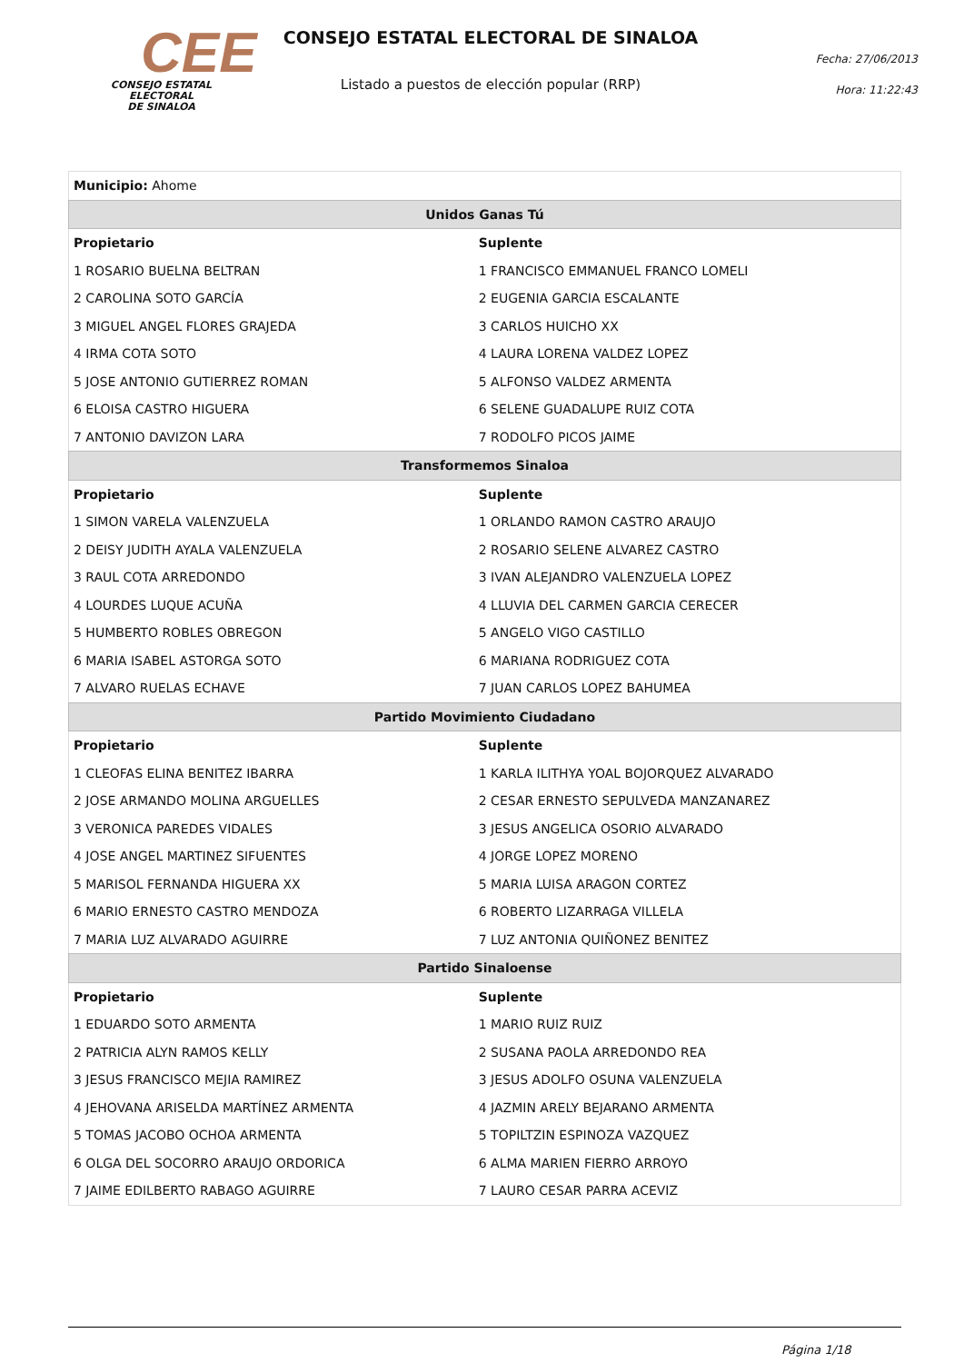CEE
CONSEJO ESTATAL ELECTORAL
DE SINALOA
CONSEJO ESTATAL ELECTORAL DE SINALOA
Listado a puestos de elección popular (RRP)
Fecha: 27/06/2013
Hora: 11:22:43
| Municipio: Ahome | |
| Unidos Ganas Tú | |
| Propietario | Suplente |
| 1 ROSARIO BUELNA BELTRAN | 1 FRANCISCO EMMANUEL FRANCO LOMELI |
| 2 CAROLINA SOTO GARCÍA | 2 EUGENIA GARCIA ESCALANTE |
| 3 MIGUEL ANGEL FLORES GRAJEDA | 3 CARLOS HUICHO XX |
| 4 IRMA COTA SOTO | 4 LAURA LORENA VALDEZ LOPEZ |
| 5 JOSE ANTONIO GUTIERREZ ROMAN | 5 ALFONSO VALDEZ ARMENTA |
| 6 ELOISA CASTRO HIGUERA | 6 SELENE GUADALUPE RUIZ COTA |
| 7 ANTONIO DAVIZON LARA | 7 RODOLFO PICOS JAIME |
| Transformemos Sinaloa | |
| Propietario | Suplente |
| 1 SIMON VARELA VALENZUELA | 1 ORLANDO RAMON CASTRO ARAUJO |
| 2 DEISY JUDITH AYALA VALENZUELA | 2 ROSARIO SELENE ALVAREZ CASTRO |
| 3 RAUL COTA ARREDONDO | 3 IVAN ALEJANDRO VALENZUELA LOPEZ |
| 4 LOURDES LUQUE ACUÑA | 4 LLUVIA DEL CARMEN GARCIA CERECER |
| 5 HUMBERTO ROBLES OBREGON | 5 ANGELO VIGO CASTILLO |
| 6 MARIA ISABEL ASTORGA SOTO | 6 MARIANA RODRIGUEZ COTA |
| 7 ALVARO RUELAS ECHAVE | 7 JUAN CARLOS LOPEZ BAHUMEA |
| Partido Movimiento Ciudadano | |
| Propietario | Suplente |
| 1 CLEOFAS ELINA BENITEZ IBARRA | 1 KARLA ILITHYA YOAL BOJORQUEZ ALVARADO |
| 2 JOSE ARMANDO MOLINA ARGUELLES | 2 CESAR ERNESTO SEPULVEDA MANZANAREZ |
| 3 VERONICA PAREDES VIDALES | 3 JESUS ANGELICA OSORIO ALVARADO |
| 4 JOSE ANGEL MARTINEZ SIFUENTES | 4 JORGE LOPEZ MORENO |
| 5 MARISOL FERNANDA HIGUERA XX | 5 MARIA LUISA ARAGON CORTEZ |
| 6 MARIO ERNESTO CASTRO MENDOZA | 6 ROBERTO LIZARRAGA VILLELA |
| 7 MARIA LUZ ALVARADO AGUIRRE | 7 LUZ ANTONIA QUIÑONEZ BENITEZ |
| Partido Sinaloense | |
| Propietario | Suplente |
| 1 EDUARDO SOTO ARMENTA | 1 MARIO RUIZ RUIZ |
| 2 PATRICIA ALYN RAMOS KELLY | 2 SUSANA PAOLA ARREDONDO REA |
| 3 JESUS FRANCISCO MEJIA RAMIREZ | 3 JESUS ADOLFO OSUNA VALENZUELA |
| 4 JEHOVANA ARISELDA MARTÍNEZ ARMENTA | 4 JAZMIN ARELY BEJARANO ARMENTA |
| 5 TOMAS JACOBO OCHOA ARMENTA | 5 TOPILTZIN ESPINOZA VAZQUEZ |
| 6 OLGA DEL SOCORRO ARAUJO ORDORICA | 6 ALMA MARIEN FIERRO ARROYO |
| 7 JAIME EDILBERTO RABAGO AGUIRRE | 7 LAURO CESAR PARRA ACEVIZ |
Página 1/18